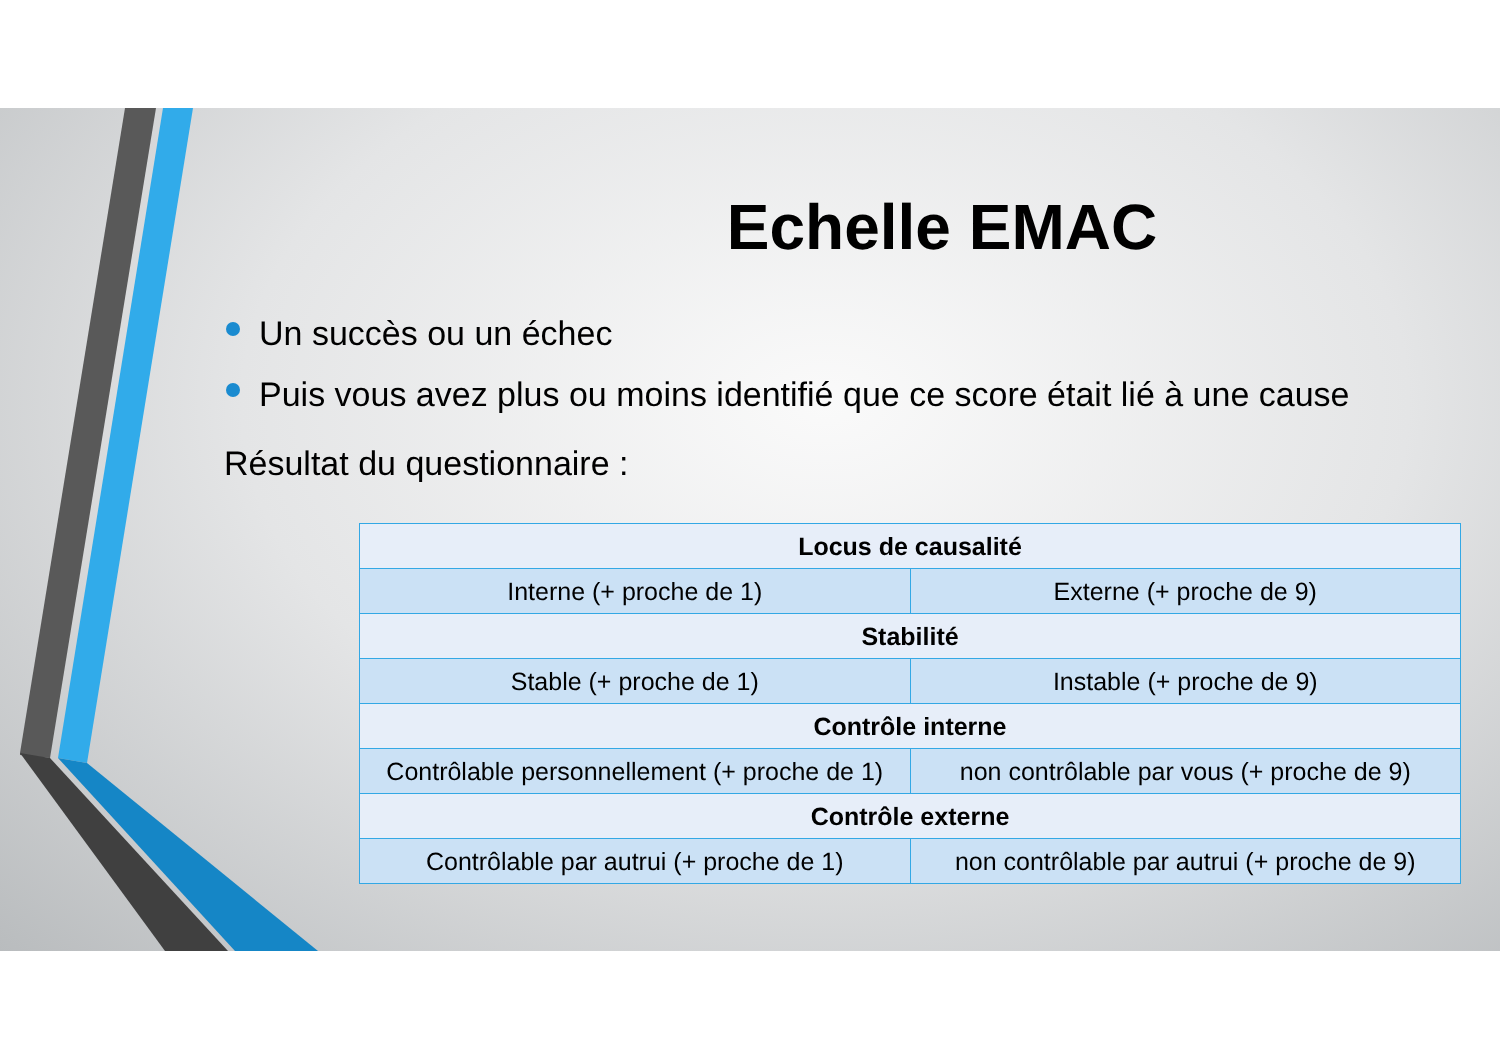Echelle EMAC
Un succès ou un échec
Puis vous avez plus ou moins identifié que ce score était lié à une cause
Résultat du questionnaire :
| Locus de causalité | |
| --- | --- |
| Interne (+ proche de 1) | Externe (+ proche de 9) |
| Stabilité | |
| Stable (+ proche de 1) | Instable (+ proche de 9) |
| Contrôle interne | |
| Contrôlable personnellement (+ proche de 1) | non contrôlable par vous (+ proche de 9) |
| Contrôle externe | |
| Contrôlable par autrui (+ proche de 1) | non contrôlable par autrui (+ proche de 9) |